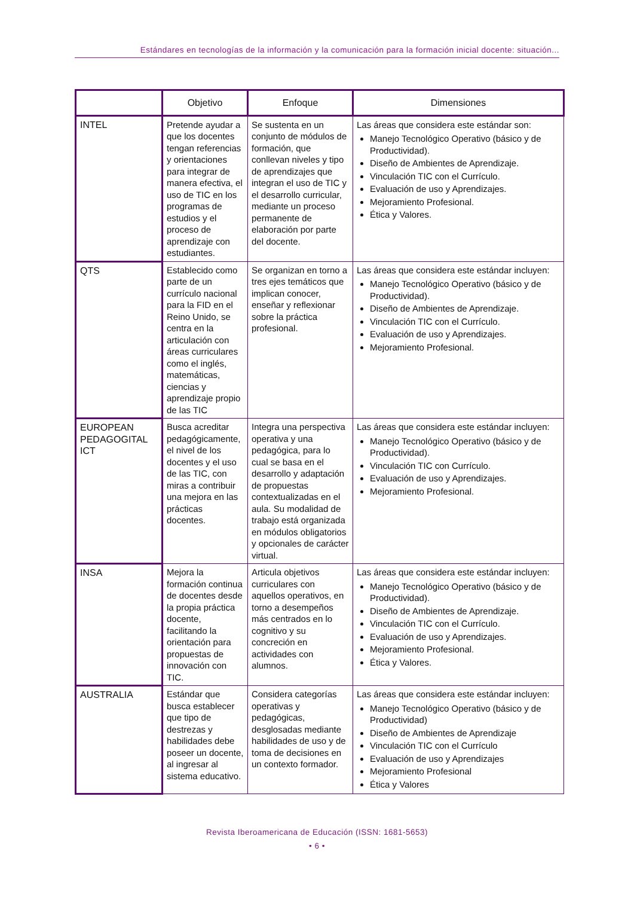Estándares en tecnologías de la información y la comunicación para la formación inicial docente: situación...
| | Objetivo | Enfoque | Dimensiones |
| --- | --- | --- | --- |
| INTEL | Pretende ayudar a que los docentes tengan referencias y orientaciones para integrar de manera efectiva, el uso de TIC en los programas de estudios y el proceso de aprendizaje con estudiantes. | Se sustenta en un conjunto de módulos de formación, que conllevan niveles y tipo de aprendizajes que integran el uso de TIC y el desarrollo curricular, mediante un proceso permanente de elaboración por parte del docente. | Las áreas que considera este estándar son: Manejo Tecnológico Operativo (básico y de Productividad). Diseño de Ambientes de Aprendizaje. Vinculación TIC con el Currículo. Evaluación de uso y Aprendizajes. Mejoramiento Profesional. Ética y Valores. |
| QTS | Establecido como parte de un currículo nacional para la FID en el Reino Unido, se centra en la articulación con áreas curriculares como el inglés, matemáticas, ciencias y aprendizaje propio de las TIC | Se organizan en torno a tres ejes temáticos que implican conocer, enseñar y reflexionar sobre la práctica profesional. | Las áreas que considera este estándar incluyen: Manejo Tecnológico Operativo (básico y de Productividad). Diseño de Ambientes de Aprendizaje. Vinculación TIC con el Currículo. Evaluación de uso y Aprendizajes. Mejoramiento Profesional. |
| EUROPEAN PEDAGOGITAL ICT | Busca acreditar pedagógicamente, el nivel de los docentes y el uso de las TIC, con miras a contribuir una mejora en las prácticas docentes. | Integra una perspectiva operativa y una pedagógica, para lo cual se basa en el desarrollo y adaptación de propuestas contextualizadas en el aula. Su modalidad de trabajo está organizada en módulos obligatorios y opcionales de carácter virtual. | Las áreas que considera este estándar incluyen: Manejo Tecnológico Operativo (básico y de Productividad). Vinculación TIC con Currículo. Evaluación de uso y Aprendizajes. Mejoramiento Profesional. |
| INSA | Mejora la formación continua de docentes desde la propia práctica docente, facilitando la orientación para propuestas de innovación con TIC. | Articula objetivos curriculares con aquellos operativos, en torno a desempeños más centrados en lo cognitivo y su concreción en actividades con alumnos. | Las áreas que considera este estándar incluyen: Manejo Tecnológico Operativo (básico y de Productividad). Diseño de Ambientes de Aprendizaje. Vinculación TIC con el Currículo. Evaluación de uso y Aprendizajes. Mejoramiento Profesional. Ética y Valores. |
| AUSTRALIA | Estándar que busca establecer que tipo de destrezas y habilidades debe poseer un docente, al ingresar al sistema educativo. | Considera categorías operativas y pedagógicas, desglosadas mediante habilidades de uso y de toma de decisiones en un contexto formador. | Las áreas que considera este estándar incluyen: Manejo Tecnológico Operativo (básico y de Productividad) Diseño de Ambientes de Aprendizaje Vinculación TIC con el Currículo Evaluación de uso y Aprendizajes Mejoramiento Profesional Ética y Valores |
Revista Iberoamericana de Educación (ISSN: 1681-5653)
• 6 •